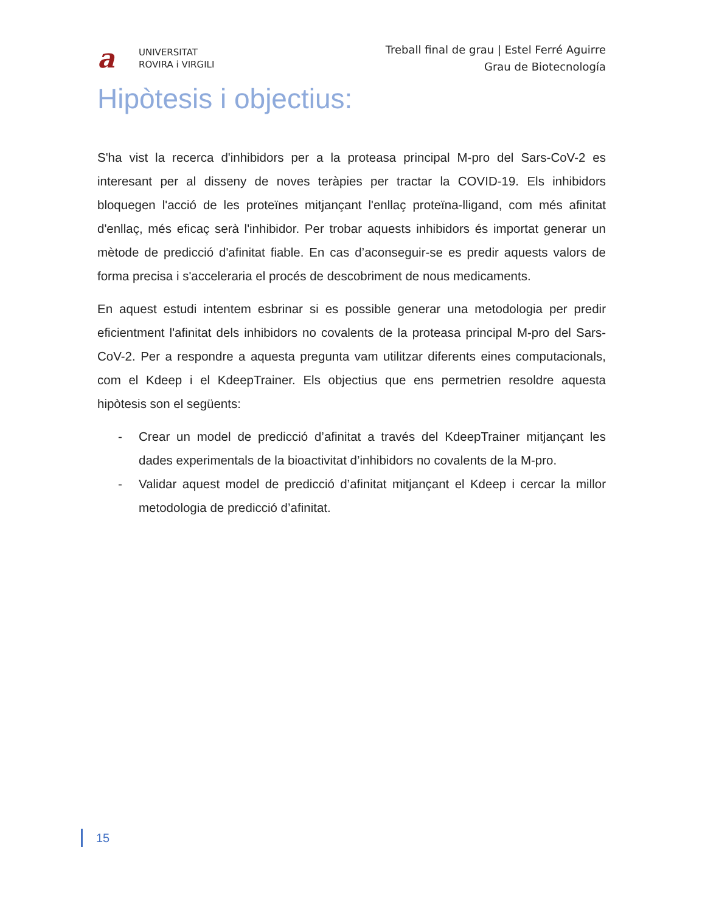a
UNIVERSITAT
ROVIRA i VIRGILI
Treball final de grau | Estel Ferré Aguirre
Grau de Biotecnología
Hipòtesis i objectius:
S'ha vist la recerca d'inhibidors per a la proteasa principal M-pro del Sars-CoV-2 es interesant per al disseny de noves teràpies per tractar la COVID-19. Els inhibidors bloquegen l'acció de les proteïnes mitjançant l'enllaç proteïna-lligand, com més afinitat d'enllaç, més eficaç serà l'inhibidor. Per trobar aquests inhibidors és importat generar un mètode de predicció d'afinitat fiable. En cas d’aconseguir-se es predir aquests valors de forma precisa i s'acceleraria el procés de descobriment de nous medicaments.
En aquest estudi intentem esbrinar si es possible generar una metodologia per predir eficientment l'afinitat dels inhibidors no covalents de la proteasa principal M-pro del Sars-CoV-2. Per a respondre a aquesta pregunta vam utilitzar diferents eines computacionals, com el Kdeep i el KdeepTrainer. Els objectius que ens permetrien resoldre aquesta hipòtesis son el següents:
- Crear un model de predicció d’afinitat a través del KdeepTrainer mitjançant les dades experimentals de la bioactivitat d’inhibidors no covalents de la M-pro.
- Validar aquest model de predicció d’afinitat mitjançant el Kdeep i cercar la millor metodologia de predicció d’afinitat.
15